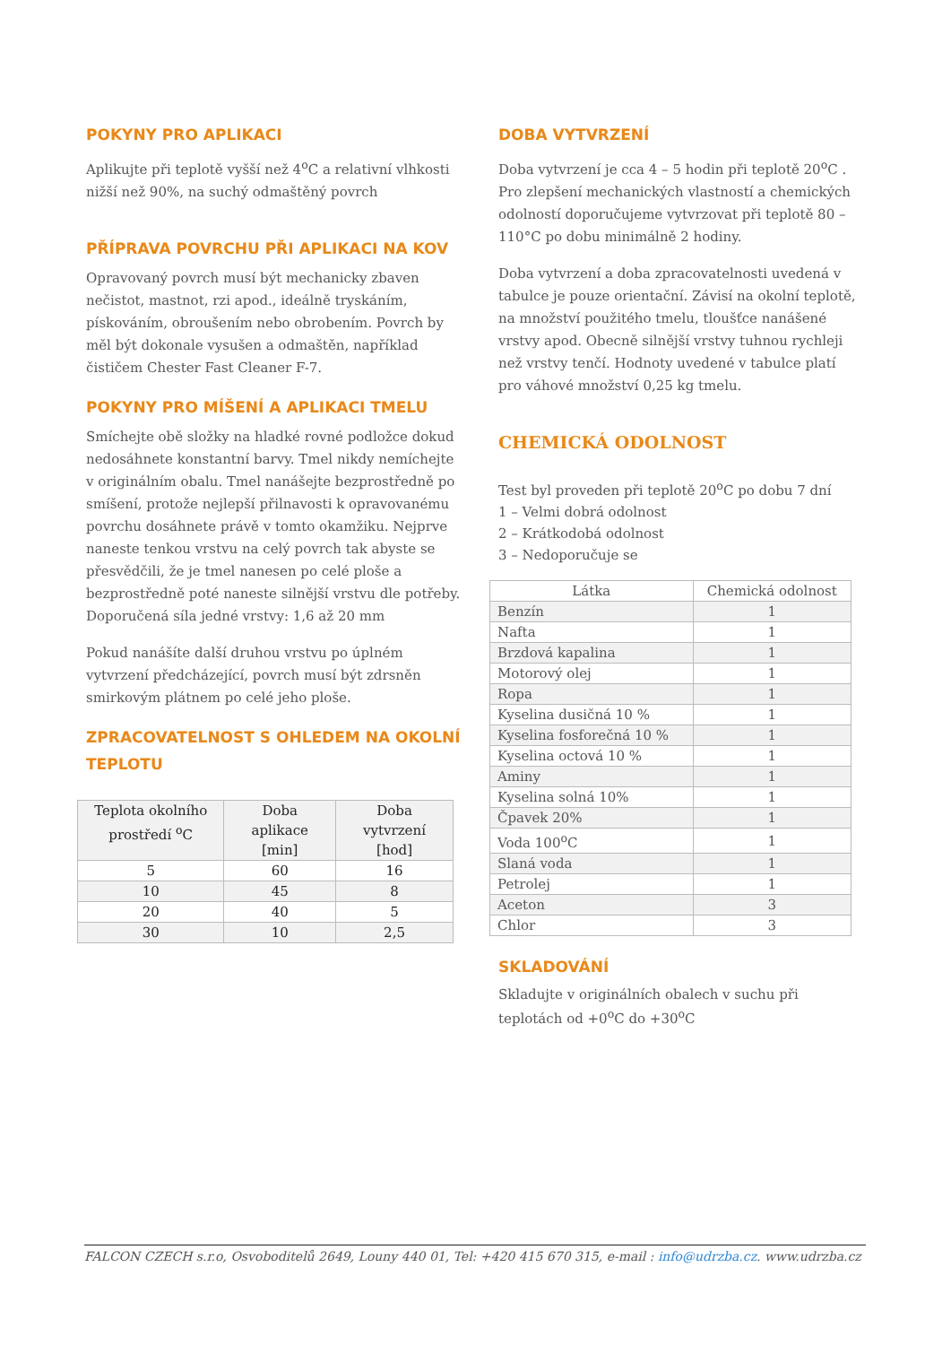POKYNY PRO APLIKACI
Aplikujte při teplotě vyšší než 4<sup>o</sup>C a relativní vlhkosti nižší než 90%, na suchý odmaštěný povrch
PŘÍPRAVA POVRCHU PŘI APLIKACI NA KOV
Opravovaný povrch musí být mechanicky zbaven nečistot, mastnot, rzi apod., ideálně tryskáním, pískováním, obroušením nebo obrobením. Povrch by měl být dokonale vysušen a odmaštěn, například čističem Chester Fast Cleaner F-7.
POKYNY PRO MÍŠENÍ A APLIKACI TMELU
Smíchejte obě složky na hladké rovné podložce dokud nedosáhnete konstantní barvy. Tmel nikdy nemíchejte v originálním obalu. Tmel nanášejte bezprostředně po smíšení, protože nejlepší přilnavosti k opravovanému povrchu dosáhnete právě v tomto okamžiku. Nejprve naneste tenkou vrstvu na celý povrch tak abyste se přesvědčili, že je tmel nanesen po celé ploše a bezprostředně poté naneste silnější vrstvu dle potřeby.
Doporučená síla jedné vrstvy: 1,6 až 20 mm
Pokud nanášíte další druhou vrstvu po úplném vytvrzení předcházející, povrch musí být zdrsněn smirkovým plátnem po celé jeho ploše.
ZPRACOVATELNOST S OHLEDEM NA OKOLNÍ TEPLOTU
| Teplota okolního prostředí <sup>o</sup>C | Doba aplikace [min] | Doba vytvrzení [hod] |
| --- | --- | --- |
| 5 | 60 | 16 |
| 10 | 45 | 8 |
| 20 | 40 | 5 |
| 30 | 10 | 2,5 |
DOBA VYTVRZENÍ
Doba vytvrzení je cca 4 – 5 hodin při teplotě 20<sup>o</sup>C . Pro zlepšení mechanických vlastností a chemických odolností doporučujeme vytvrzovat při teplotě 80 – 110°C po dobu minimálně 2 hodiny.
Doba vytvrzení a doba zpracovatelnosti uvedená v tabulce je pouze orientační. Závisí na okolní teplotě, na množství použitého tmelu, tloušťce nanášené vrstvy apod. Obecně silnější vrstvy tuhnou rychleji než vrstvy tenčí. Hodnoty uvedené v tabulce platí pro váhové množství 0,25 kg tmelu.
CHEMICKÁ ODOLNOST
Test byl proveden při teplotě 20<sup>o</sup>C po dobu 7 dní
1 – Velmi dobrá odolnost
2 – Krátkodobá odolnost
3 – Nedoporučuje se
| Látka | Chemická odolnost |
| --- | --- |
| Benzín | 1 |
| Nafta | 1 |
| Brzdová kapalina | 1 |
| Motorový olej | 1 |
| Ropa | 1 |
| Kyselina dusičná 10 % | 1 |
| Kyselina fosforečná 10 % | 1 |
| Kyselina octová 10 % | 1 |
| Aminy | 1 |
| Kyselina solná 10% | 1 |
| Čpavek 20% | 1 |
| Voda 100<sup>o</sup>C | 1 |
| Slaná voda | 1 |
| Petrolej | 1 |
| Aceton | 3 |
| Chlor | 3 |
SKLADOVÁNÍ
Skladujte v originálních obalech v suchu při teplotách od +0<sup>o</sup>C do +30<sup>o</sup>C
FALCON CZECH s.r.o, Osvoboditelů 2649, Louny 440 01, Tel: +420 415 670 315, e-mail : info@udrzba.cz. www.udrzba.cz